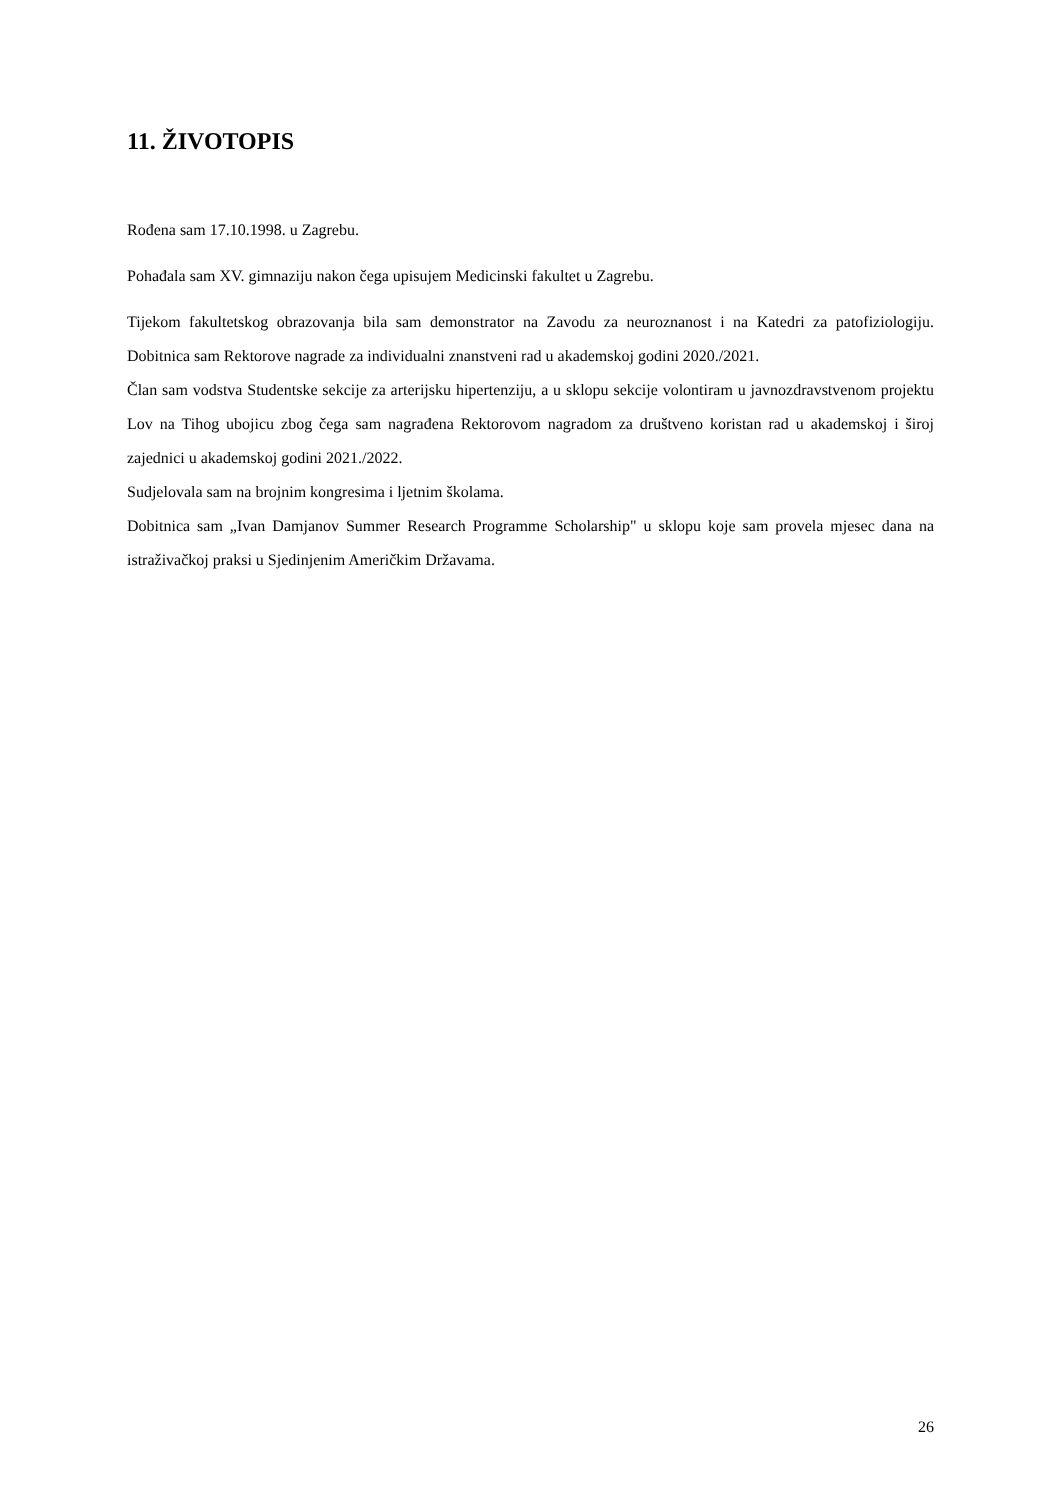11. ŽIVOTOPIS
Rođena sam 17.10.1998. u Zagrebu.
Pohađala sam XV. gimnaziju nakon čega upisujem Medicinski fakultet u Zagrebu.
Tijekom fakultetskog obrazovanja bila sam demonstrator na Zavodu za neuroznanost i na Katedri za patofiziologiju. Dobitnica sam Rektorove nagrade za individualni znanstveni rad u akademskoj godini 2020./2021.
Član sam vodstva Studentske sekcije za arterijsku hipertenziju, a u sklopu sekcije volontiram u javnozdravstvenom projektu Lov na Tihog ubojicu zbog čega sam nagrađena Rektorovom nagradom za društveno koristan rad u akademskoj i široj zajednici u akademskoj godini 2021./2022.
Sudjelovala sam na brojnim kongresima i ljetnim školama.
Dobitnica sam „Ivan Damjanov Summer Research Programme Scholarship" u sklopu koje sam provela mjesec dana na istraživačkoj praksi u Sjedinjenim Američkim Državama.
26